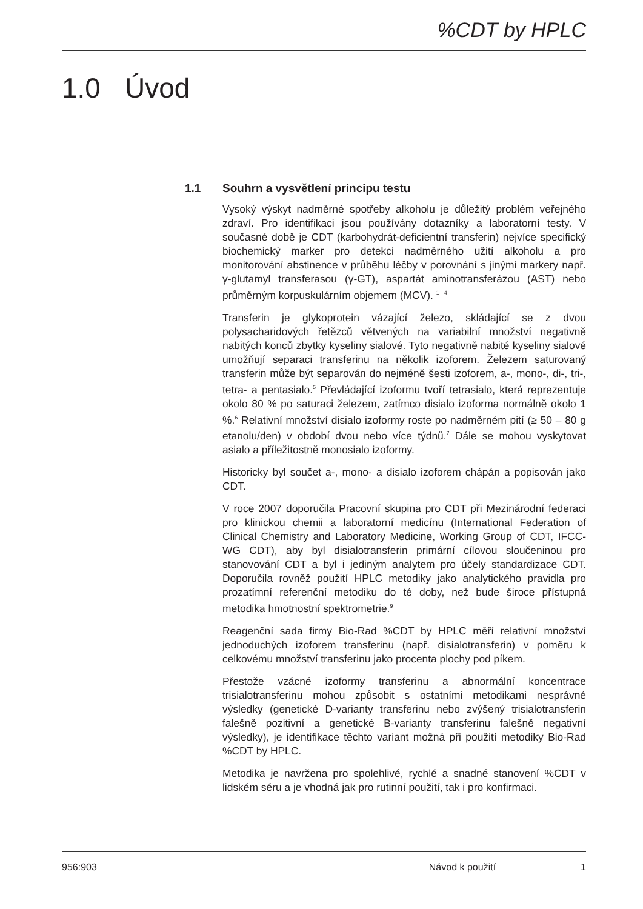%CDT by HPLC
1.0 Úvod
1.1 Souhrn a vysvětlení principu testu
Vysoký výskyt nadměrné spotřeby alkoholu je důležitý problém veřejného zdraví. Pro identifikaci jsou používány dotazníky a laboratorní testy. V současné době je CDT (karbohydrát-deficientní transferin) nejvíce specifický biochemický marker pro detekci nadměrného užití alkoholu a pro monitorování abstinence v průběhu léčby v porovnání s jinými markery např. γ-glutamyl transferasou (γ-GT), aspartát aminotransferázou (AST) nebo průměrným korpuskulárním objemem (MCV). <sup>1 - 4</sup>
Transferin je glykoprotein vázající železo, skládající se z dvou polysacharidových řetězců větvených na variabilní množství negativně nabitých konců zbytky kyseliny sialové. Tyto negativně nabité kyseliny sialové umožňují separaci transferinu na několik izoforem. Železem saturovaný transferin může být separován do nejméně šesti izoforem, a-, mono-, di-, tri-, tetra- a pentasialo.<sup>5</sup> Převládající izoformu tvoří tetrasialo, která reprezentuje okolo 80 % po saturaci železem, zatímco disialo izoforma normálně okolo 1 %.<sup>6</sup> Relativní množství disialo izoformy roste po nadměrném pití (≥ 50 – 80 g etanolu/den) v období dvou nebo více týdnů.<sup>7</sup> Dále se mohou vyskytovat asialo a příležitostně monosialo izoformy.
Historicky byl součet a-, mono- a disialo izoforem chápán a popisován jako CDT.
V roce 2007 doporučila Pracovní skupina pro CDT při Mezinárodní federaci pro klinickou chemii a laboratorní medicínu (International Federation of Clinical Chemistry and Laboratory Medicine, Working Group of CDT, IFCC-WG CDT), aby byl disialotransferin primární cílovou sloučeninou pro stanovování CDT a byl i jediným analytem pro účely standardizace CDT. Doporučila rovněž použití HPLC metodiky jako analytického pravidla pro prozatímní referenční metodiku do té doby, než bude široce přístupná metodika hmotnostní spektrometrie.<sup>9</sup>
Reagenční sada firmy Bio-Rad %CDT by HPLC měří relativní množství jednoduchých izoforem transferinu (např. disialotransferin) v poměru k celkovému množství transferinu jako procenta plochy pod píkem.
Přestože vzácné izoformy transferinu a abnormální koncentrace trisialotransferinu mohou způsobit s ostatními metodikami nesprávné výsledky (genetické D-varianty transferinu nebo zvýšený trisialotransferin falešně pozitivní a genetické B-varianty transferinu falešně negativní výsledky), je identifikace těchto variant možná při použití metodiky Bio-Rad %CDT by HPLC.
Metodika je navržena pro spolehlivé, rychlé a snadné stanovení %CDT v lidském séru a je vhodná jak pro rutinní použití, tak i pro konfirmaci.
956:903 Návod k použití 1